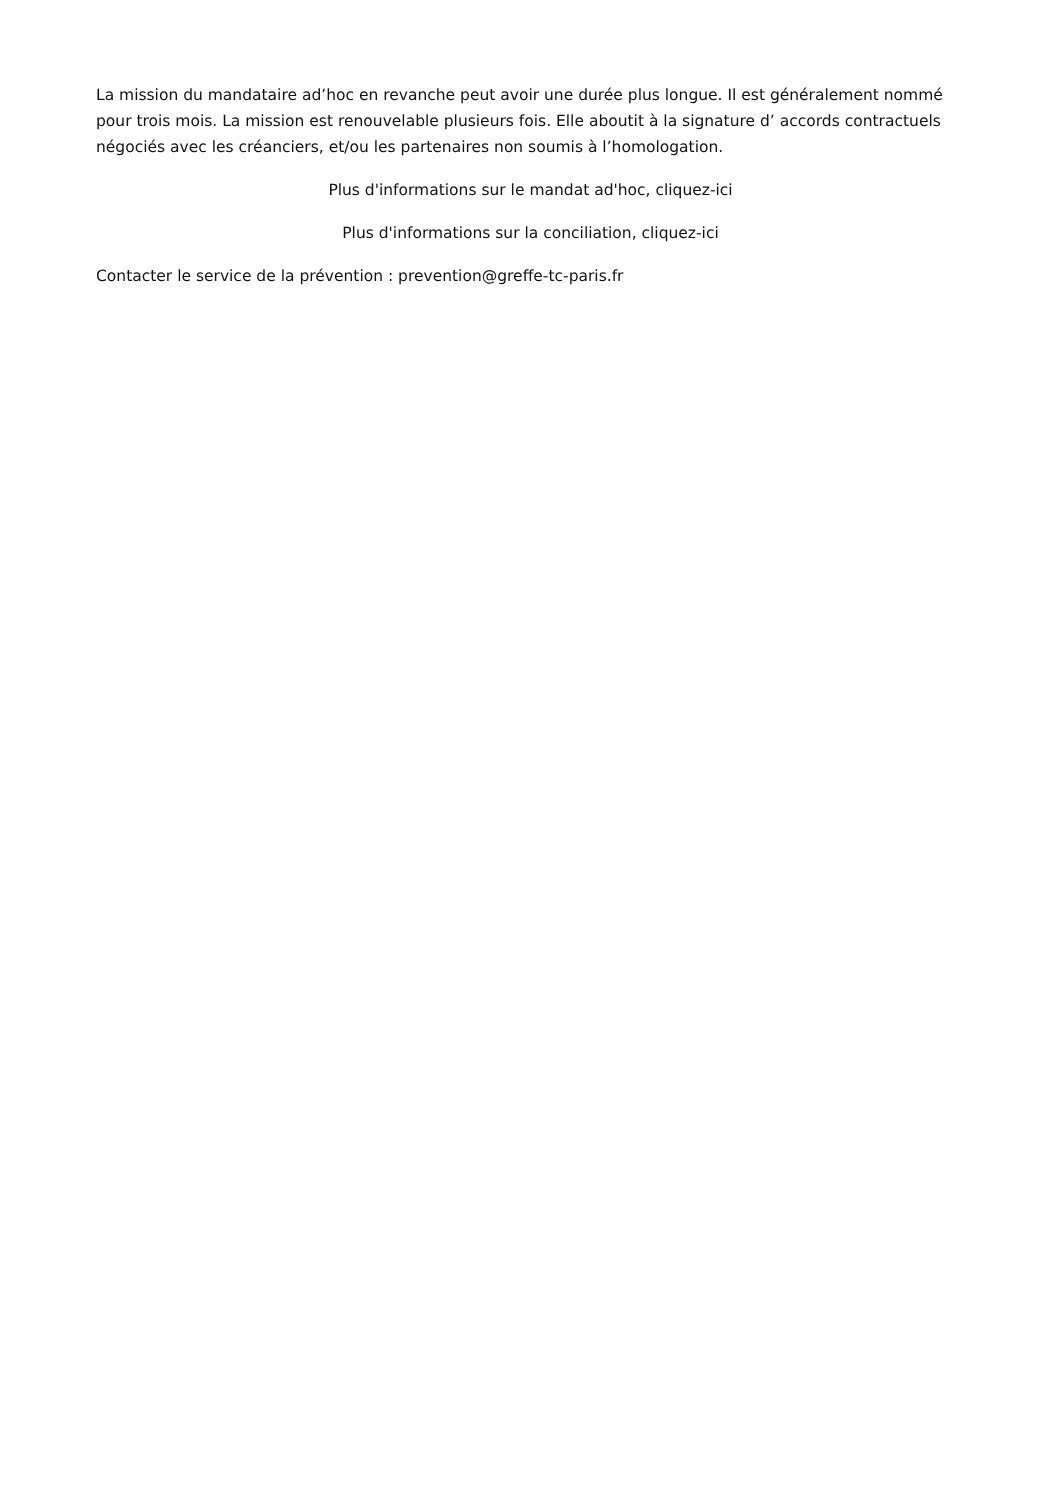La mission du mandataire ad’hoc en revanche peut avoir une durée plus longue. Il est généralement nommé pour trois mois. La mission est renouvelable plusieurs fois. Elle aboutit à la signature d’ accords contractuels négociés avec les créanciers, et/ou les partenaires non soumis à l’homologation.
Plus d'informations sur le mandat ad'hoc, cliquez-ici
Plus d'informations sur la conciliation, cliquez-ici
Contacter le service de la prévention : prevention@greffe-tc-paris.fr